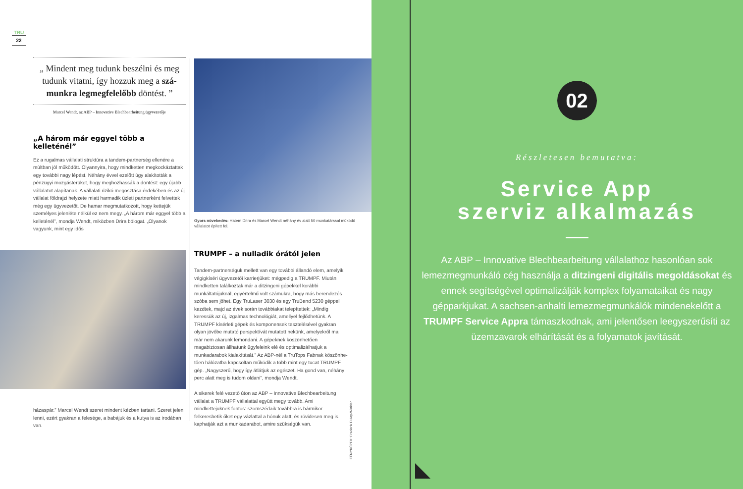TRU
22
„ Mindent meg tudunk beszélni és meg tudunk vitatni, így hozzuk meg a szá­munkra legmegfelelőbb döntést. ”
Marcel Wendt, az ABP – Innovative Blechbearbeitung ügyvezetője
„A három már eggyel több a kelleténél”
Ez a rugalmas vállalati struktúra a tandem-partnerség ellenére a múlt­ban jól működött. Olyannyira, hogy mindketten megkockáztattak egy további nagy lépést. Néhány évvel ezelőtt úgy alakították a pénzügyi mozgásterüket, hogy meghozhassák a döntést: egy újabb vállalatot ala­pítanak. A vállalati rizikó megosztása érdekében és az új vállalat földrajzi helyzete miatt harmadik üzleti partnerként felvettek még egy ügyveze­tőt. De hamar megmutatkozott, hogy kettejük személyes jelenléte nél­kül ez nem megy. „A három már eggyel több a kelleténél”, mondja Wendt, miközben Drira bólogat. „Olyanok vagyunk, mint egy idős
házaspár.” Marcel Wendt szeret mindent kézben tartani. Szeret jelen lenni, ezért gyakran a felesége, a babájuk és a kutya is az irodában van.
Gyors növekedés: Hatem Drira és Marcel Wendt néhány év alatt 50 munkatárssal működő vállalatot épített fel.
TRUMPF – a nulladik órától jelen
Tandem-partnerségük mellett van egy további állandó elem, amelyik végigkíséri ügyvezetői karrierjüket: mégpedig a TRUMPF. Miután mind­ketten találkoztak már a ditzingeni gépekkel korábbi munkáltatójuknál, egyértelmű volt számukra, hogy más berendezés szóba sem jöhet. Egy TruLaser 3030 és egy TruBend 5230 géppel kezdtek, majd az évek során továbbiakat telepítettek: „Mindig keressük az új, izgalmas technológiát, amellyel fejlődhetünk. A TRUMPF kísérleti gépek és komponensek tesz­telésével gyakran olyan jövőbe mutató perspektívát mutatott nekünk, amelyekről ma már nem akarunk lemondani. A gépeknek köszönhe­tően magabiztosan állhatunk ügyfeleink elé és optimalizálhatjuk a munkadarabok kialakítását.” Az ABP-nél a TruTops Fabnak köszönhe­tően hálózatba kapcsoltan működik a több mint egy tucat TRUMPF gép. „Nagyszerű, hogy így átlátjuk az egészet. Ha gond van, néhány perc alatt meg is tudom oldani”, mondja Wendt.
A sikerek felé vezető úton az ABP – Innovative Blechbearbeitung válla­lat a TRUMPF vállalattal együtt megy tovább. Ami mindkettejüknek fontos: szomszédaik továbbra is bármikor felkereshetik őket egy vázlat­tal a hónuk alatt, és rövidesen meg is kaphatják azt a munkadarabot, amire szükségük van.
FÉNYKÉPEK: Frederik Dulay-Winkler
02
Részletesen bemutatva:
Service App
szerviz alkalmazás
Az ABP – Innovative Blechbearbeitung vállalathoz hasonlóan sok lemezmegmunkáló cég használja a ditzingeni digitális megoldásokat és ennek segítségével optimalizálják komplex folya­mataikat és nagy gépparkjukat. A sachsen-anhalti lemezmegmunká­lók mindenekelőtt a TRUMPF Service Appra támaszkodnak, ami jelentősen leegyszerűsíti az üzemzavarok elhárítását és a folyamatok javítását.